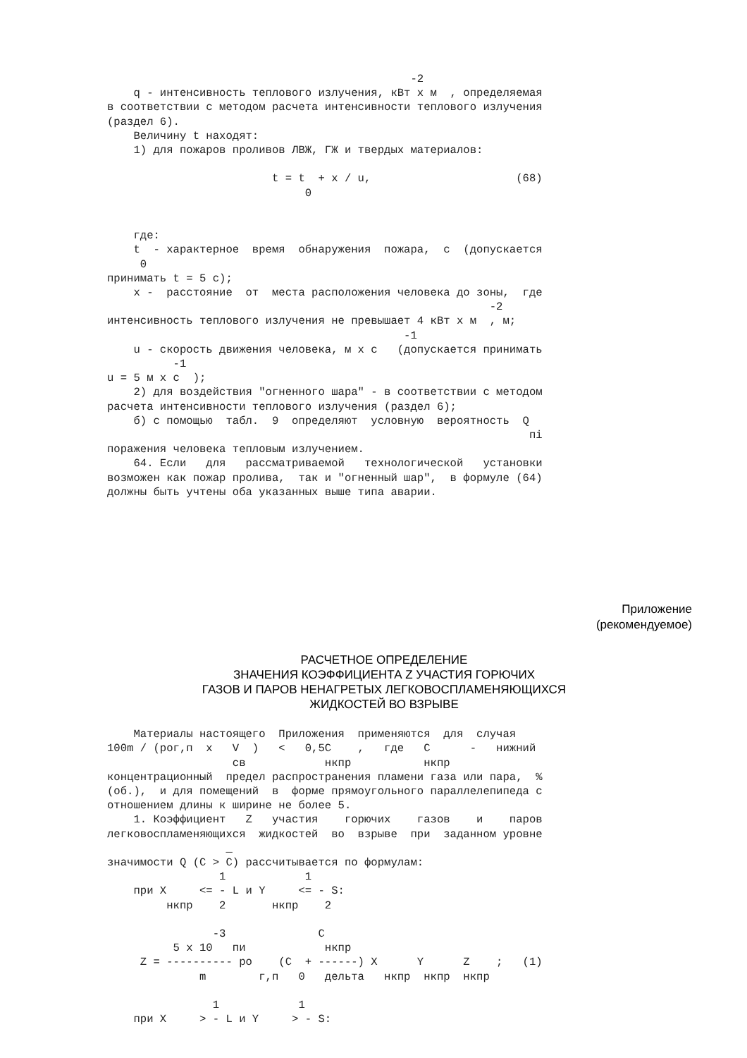-2
    q - интенсивность теплового излучения, кВт x м  , определяемая
в соответствии с методом расчета интенсивности теплового излучения
(раздел 6).
    Величину t находят:
    1) для пожаров проливов ЛВЖ, ГЖ и твердых материалов:

                         t = t  + x / u,                      (68)
                              0


    где:
    t  - характерное  время  обнаружения  пожара,  с  (допускается
     0
принимать t = 5 с);
    x -  расстояние  от  места расположения человека до зоны,  где
                                                          -2
интенсивность теплового излучения не превышает 4 кВт x м  , м;
                                             -1
    u - скорость движения человека, м x с   (допускается принимать
          -1
u = 5 м x с  );
    2) для воздействия "огненного шара" - в соответствии с методом
расчета интенсивности теплового излучения (раздел 6);
    б) с помощью  табл.  9  определяют  условную  вероятность  Q
                                                                пi
поражения человека тепловым излучением.
    64. Если   для   рассматриваемой   технологической   установки
возможен как пожар пролива,  так и "огненный шар",  в формуле (64)
должны быть учтены оба указанных выше типа аварии.
Приложение
(рекомендуемое)
РАСЧЕТНОЕ ОПРЕДЕЛЕНИЕ
ЗНАЧЕНИЯ КОЭФФИЦИЕНТА Z УЧАСТИЯ ГОРЮЧИХ
ГАЗОВ И ПАРОВ НЕНАГРЕТЫХ ЛЕГКОВОСПЛАМЕНЯЮЩИХСЯ
ЖИДКОСТЕЙ ВО ВЗРЫВЕ
    Материалы настоящего  Приложения  применяются  для  случая
100m / (рог,п  x   V  )   <   0,5С    ,   где   С      -   нижний
                   св            нкпр           нкпр
концентрационный  предел распространения пламени газа или пара,  %
(об.),  и для помещений  в  форме прямоугольного параллелепипеда с
отношением длины к ширине не более 5.
    1. Коэффициент   Z   участия    горючих    газов    и    паров
легковоспламеняющихся  жидкостей  во  взрыве  при  заданном уровне
                  _
значимости Q (С > С) рассчитывается по формулам:
                 1            1
    при X     <= - L и Y     <= - S:
         нкпр    2       нкпр    2

                -3              С
          5 x 10   пи            нкпр
     Z = ---------- ро    (С  + ------) X      Y      Z    ;   (1)
              m        г,п   0   дельта   нкпр  нкпр  нкпр

                1            1
    при X     > - L и Y     > - S: